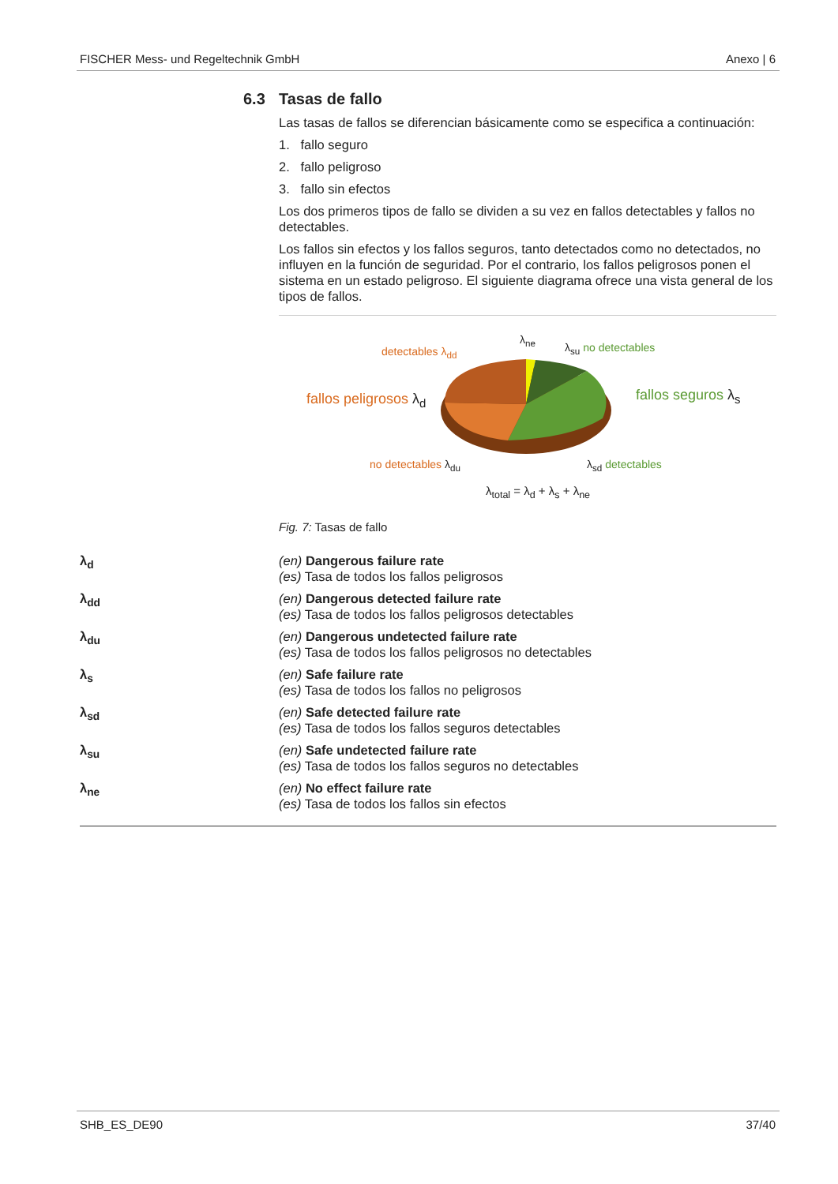FISCHER Mess- und Regeltechnik GmbH Anexo | 6
6.3 Tasas de fallo
Las tasas de fallos se diferencian básicamente como se especifica a continuación:
1. fallo seguro
2. fallo peligroso
3. fallo sin efectos
Los dos primeros tipos de fallo se dividen a su vez en fallos detectables y fallos no detectables.
Los fallos sin efectos y los fallos seguros, tanto detectados como no detectados, no influyen en la función de seguridad. Por el contrario, los fallos peligrosos ponen el sistema en un estado peligroso. El siguiente diagrama ofrece una vista general de los tipos de fallos.
detectables λ<sub>dd</sub>
λ<sub>ne</sub>
λ<sub>su</sub> no detectables
fallos peligrosos λ<sub>d</sub> fallos seguros λ<sub>s</sub>
no detectables λ<sub>du</sub> λ<sub>sd</sub> detectables
λ<sub>total</sub> = λ<sub>d</sub> + λ<sub>s</sub> + λ<sub>ne</sub>
Fig. 7: Tasas de fallo
λ<sub>d</sub> (en) Dangerous failure rate
(es) Tasa de todos los fallos peligrosos
λ<sub>dd</sub> (en) Dangerous detected failure rate
(es) Tasa de todos los fallos peligrosos detectables
λ<sub>du</sub> (en) Dangerous undetected failure rate
(es) Tasa de todos los fallos peligrosos no detectables
λ<sub>s</sub> (en) Safe failure rate
(es) Tasa de todos los fallos no peligrosos
λ<sub>sd</sub> (en) Safe detected failure rate
(es) Tasa de todos los fallos seguros detectables
λ<sub>su</sub> (en) Safe undetected failure rate
(es) Tasa de todos los fallos seguros no detectables
λ<sub>ne</sub> (en) No effect failure rate
(es) Tasa de todos los fallos sin efectos
SHB_ES_DE90 37/40